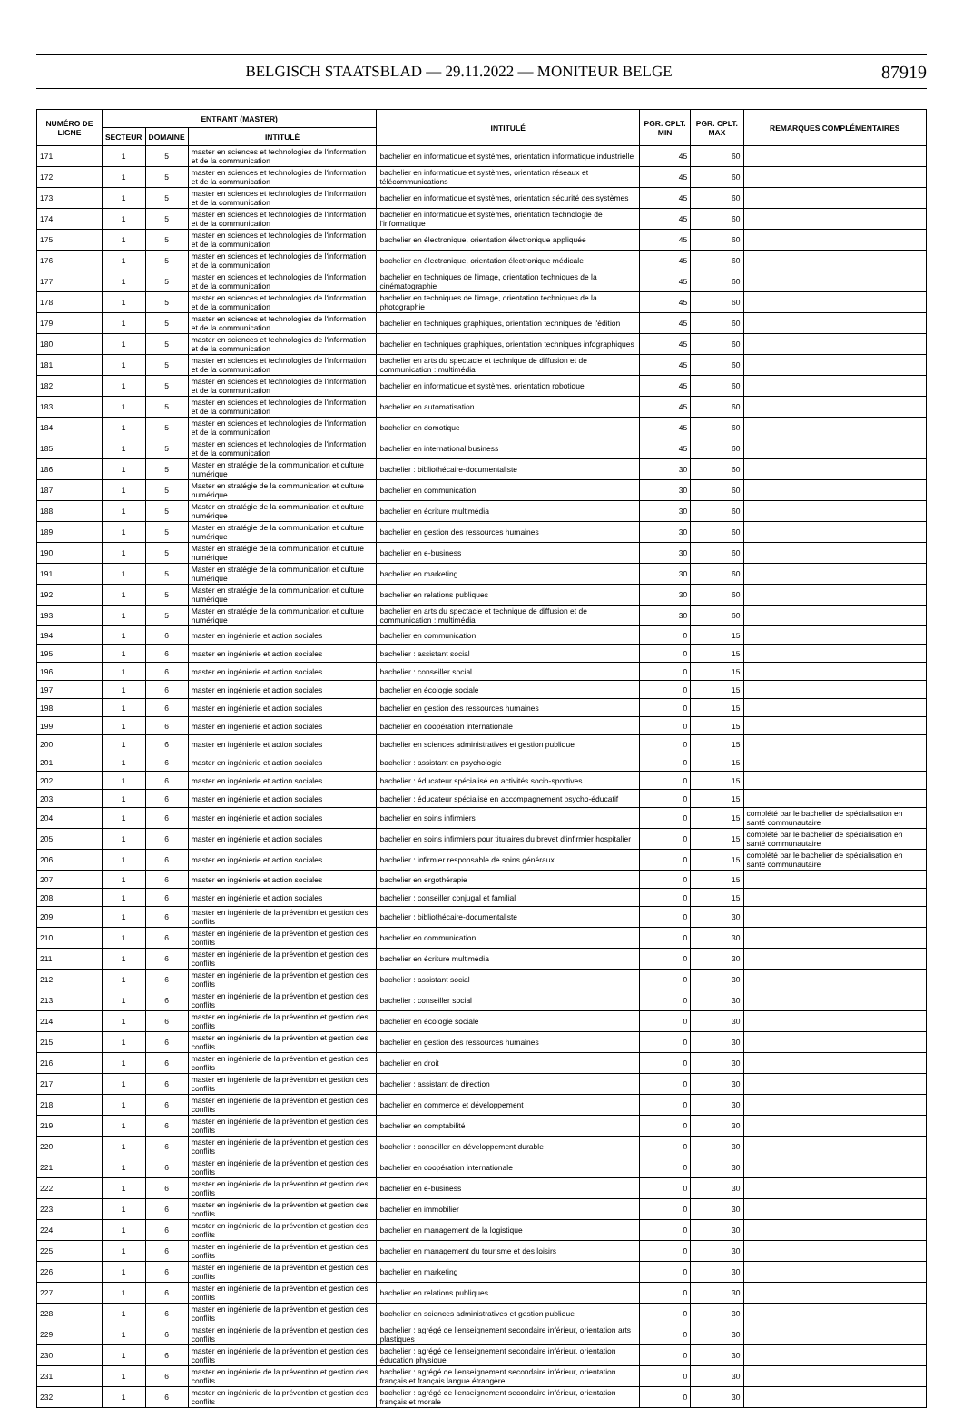BELGISCH STAATSBLAD — 29.11.2022 — MONITEUR BELGE
87919
| NUMÉRO DE LIGNE | ENTRANT (MASTER) | | | INTITULÉ | PGR. CPLT. MIN | PGR. CPLT. MAX | REMARQUES COMPLÉMENTAIRES |
| --- | --- | --- | --- | --- | --- | --- | --- |
| | SECTEUR | DOMAINE | INTITULÉ | | | | |
| 171 | 1 | 5 | master en sciences et technologies de l'information et de la communication | bachelier en informatique et systèmes, orientation informatique industrielle | 45 | 60 | |
| 172 | 1 | 5 | master en sciences et technologies de l'information et de la communication | bachelier en informatique et systèmes, orientation réseaux et télécommunications | 45 | 60 | |
| 173 | 1 | 5 | master en sciences et technologies de l'information et de la communication | bachelier en informatique et systèmes, orientation sécurité des systèmes | 45 | 60 | |
| 174 | 1 | 5 | master en sciences et technologies de l'information et de la communication | bachelier en informatique et systèmes, orientation technologie de l'informatique | 45 | 60 | |
| 175 | 1 | 5 | master en sciences et technologies de l'information et de la communication | bachelier en électronique, orientation électronique appliquée | 45 | 60 | |
| 176 | 1 | 5 | master en sciences et technologies de l'information et de la communication | bachelier en électronique, orientation électronique médicale | 45 | 60 | |
| 177 | 1 | 5 | master en sciences et technologies de l'information et de la communication | bachelier en techniques de l'image, orientation techniques de la cinématographie | 45 | 60 | |
| 178 | 1 | 5 | master en sciences et technologies de l'information et de la communication | bachelier en techniques de l'image, orientation techniques de la photographie | 45 | 60 | |
| 179 | 1 | 5 | master en sciences et technologies de l'information et de la communication | bachelier en techniques graphiques, orientation techniques de l'édition | 45 | 60 | |
| 180 | 1 | 5 | master en sciences et technologies de l'information et de la communication | bachelier en techniques graphiques, orientation techniques infographiques | 45 | 60 | |
| 181 | 1 | 5 | master en sciences et technologies de l'information et de la communication | bachelier en arts du spectacle et technique de diffusion et de communication : multimédia | 45 | 60 | |
| 182 | 1 | 5 | master en sciences et technologies de l'information et de la communication | bachelier en informatique et systèmes, orientation robotique | 45 | 60 | |
| 183 | 1 | 5 | master en sciences et technologies de l'information et de la communication | bachelier en automatisation | 45 | 60 | |
| 184 | 1 | 5 | master en sciences et technologies de l'information et de la communication | bachelier en domotique | 45 | 60 | |
| 185 | 1 | 5 | master en sciences et technologies de l'information et de la communication | bachelier en international business | 45 | 60 | |
| 186 | 1 | 5 | Master en stratégie de la communication et culture numérique | bachelier : bibliothécaire-documentaliste | 30 | 60 | |
| 187 | 1 | 5 | Master en stratégie de la communication et culture numérique | bachelier en communication | 30 | 60 | |
| 188 | 1 | 5 | Master en stratégie de la communication et culture numérique | bachelier en écriture multimédia | 30 | 60 | |
| 189 | 1 | 5 | Master en stratégie de la communication et culture numérique | bachelier en gestion des ressources humaines | 30 | 60 | |
| 190 | 1 | 5 | Master en stratégie de la communication et culture numérique | bachelier en e-business | 30 | 60 | |
| 191 | 1 | 5 | Master en stratégie de la communication et culture numérique | bachelier en marketing | 30 | 60 | |
| 192 | 1 | 5 | Master en stratégie de la communication et culture numérique | bachelier en relations publiques | 30 | 60 | |
| 193 | 1 | 5 | Master en stratégie de la communication et culture numérique | bachelier en arts du spectacle et technique de diffusion et de communication : multimédia | 30 | 60 | |
| 194 | 1 | 6 | master en ingénierie et action sociales | bachelier en communication | 0 | 15 | |
| 195 | 1 | 6 | master en ingénierie et action sociales | bachelier : assistant social | 0 | 15 | |
| 196 | 1 | 6 | master en ingénierie et action sociales | bachelier : conseiller social | 0 | 15 | |
| 197 | 1 | 6 | master en ingénierie et action sociales | bachelier en écologie sociale | 0 | 15 | |
| 198 | 1 | 6 | master en ingénierie et action sociales | bachelier en gestion des ressources humaines | 0 | 15 | |
| 199 | 1 | 6 | master en ingénierie et action sociales | bachelier en coopération internationale | 0 | 15 | |
| 200 | 1 | 6 | master en ingénierie et action sociales | bachelier en sciences administratives et gestion publique | 0 | 15 | |
| 201 | 1 | 6 | master en ingénierie et action sociales | bachelier : assistant en psychologie | 0 | 15 | |
| 202 | 1 | 6 | master en ingénierie et action sociales | bachelier : éducateur spécialisé en activités socio-sportives | 0 | 15 | |
| 203 | 1 | 6 | master en ingénierie et action sociales | bachelier : éducateur spécialisé en accompagnement psycho-éducatif | 0 | 15 | |
| 204 | 1 | 6 | master en ingénierie et action sociales | bachelier en soins infirmiers | 0 | 15 | complété par le bachelier de spécialisation en santé communautaire |
| 205 | 1 | 6 | master en ingénierie et action sociales | bachelier en soins infirmiers pour titulaires du brevet d'infirmier hospitalier | 0 | 15 | complété par le bachelier de spécialisation en santé communautaire |
| 206 | 1 | 6 | master en ingénierie et action sociales | bachelier : infirmier responsable de soins généraux | 0 | 15 | complété par le bachelier de spécialisation en santé communautaire |
| 207 | 1 | 6 | master en ingénierie et action sociales | bachelier en ergothérapie | 0 | 15 | |
| 208 | 1 | 6 | master en ingénierie et action sociales | bachelier : conseiller conjugal et familial | 0 | 15 | |
| 209 | 1 | 6 | master en ingénierie de la prévention et gestion des conflits | bachelier : bibliothécaire-documentaliste | 0 | 30 | |
| 210 | 1 | 6 | master en ingénierie de la prévention et gestion des conflits | bachelier en communication | 0 | 30 | |
| 211 | 1 | 6 | master en ingénierie de la prévention et gestion des conflits | bachelier en écriture multimédia | 0 | 30 | |
| 212 | 1 | 6 | master en ingénierie de la prévention et gestion des conflits | bachelier : assistant social | 0 | 30 | |
| 213 | 1 | 6 | master en ingénierie de la prévention et gestion des conflits | bachelier : conseiller social | 0 | 30 | |
| 214 | 1 | 6 | master en ingénierie de la prévention et gestion des conflits | bachelier en écologie sociale | 0 | 30 | |
| 215 | 1 | 6 | master en ingénierie de la prévention et gestion des conflits | bachelier en gestion des ressources humaines | 0 | 30 | |
| 216 | 1 | 6 | master en ingénierie de la prévention et gestion des conflits | bachelier en droit | 0 | 30 | |
| 217 | 1 | 6 | master en ingénierie de la prévention et gestion des conflits | bachelier : assistant de direction | 0 | 30 | |
| 218 | 1 | 6 | master en ingénierie de la prévention et gestion des conflits | bachelier en commerce et développement | 0 | 30 | |
| 219 | 1 | 6 | master en ingénierie de la prévention et gestion des conflits | bachelier en comptabilité | 0 | 30 | |
| 220 | 1 | 6 | master en ingénierie de la prévention et gestion des conflits | bachelier : conseiller en développement durable | 0 | 30 | |
| 221 | 1 | 6 | master en ingénierie de la prévention et gestion des conflits | bachelier en coopération internationale | 0 | 30 | |
| 222 | 1 | 6 | master en ingénierie de la prévention et gestion des conflits | bachelier en e-business | 0 | 30 | |
| 223 | 1 | 6 | master en ingénierie de la prévention et gestion des conflits | bachelier en immobilier | 0 | 30 | |
| 224 | 1 | 6 | master en ingénierie de la prévention et gestion des conflits | bachelier en management de la logistique | 0 | 30 | |
| 225 | 1 | 6 | master en ingénierie de la prévention et gestion des conflits | bachelier en management du tourisme et des loisirs | 0 | 30 | |
| 226 | 1 | 6 | master en ingénierie de la prévention et gestion des conflits | bachelier en marketing | 0 | 30 | |
| 227 | 1 | 6 | master en ingénierie de la prévention et gestion des conflits | bachelier en relations publiques | 0 | 30 | |
| 228 | 1 | 6 | master en ingénierie de la prévention et gestion des conflits | bachelier en sciences administratives et gestion publique | 0 | 30 | |
| 229 | 1 | 6 | master en ingénierie de la prévention et gestion des conflits | bachelier : agrégé de l'enseignement secondaire inférieur, orientation arts plastiques | 0 | 30 | |
| 230 | 1 | 6 | master en ingénierie de la prévention et gestion des conflits | bachelier : agrégé de l'enseignement secondaire inférieur, orientation éducation physique | 0 | 30 | |
| 231 | 1 | 6 | master en ingénierie de la prévention et gestion des conflits | bachelier : agrégé de l'enseignement secondaire inférieur, orientation français et français langue étrangère | 0 | 30 | |
| 232 | 1 | 6 | master en ingénierie de la prévention et gestion des conflits | bachelier : agrégé de l'enseignement secondaire inférieur, orientation français et morale | 0 | 30 | |